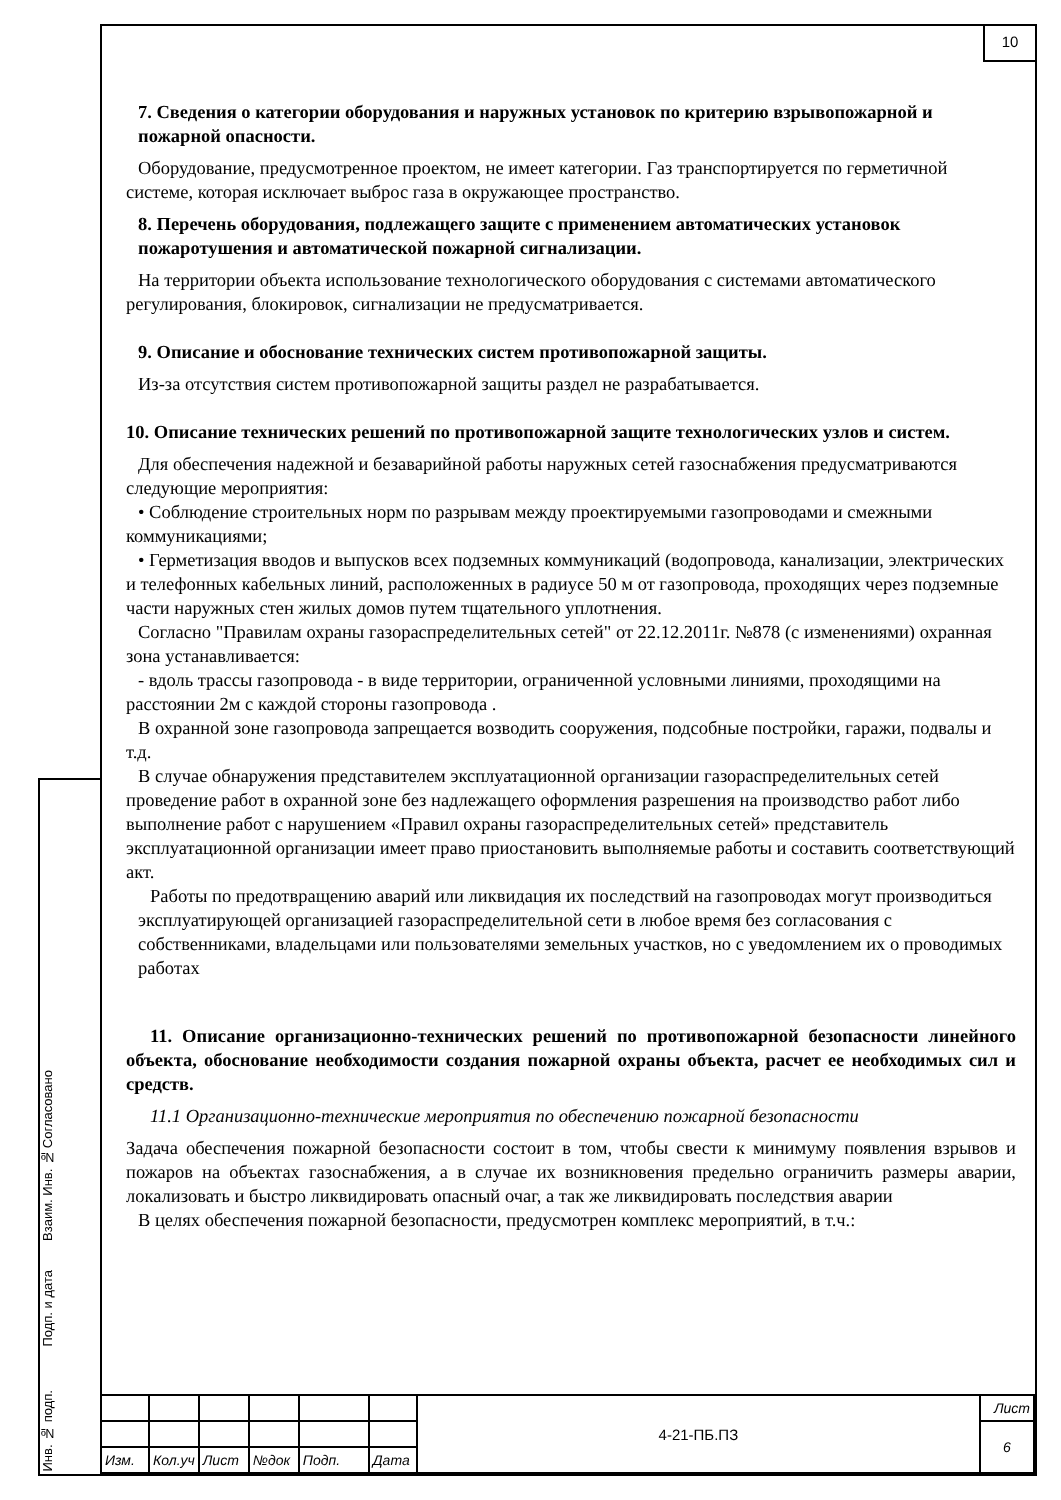10
Согласовано
Взаим. Инв. №
Подп. и дата
Инв. № подп.
7. Сведения о категории оборудования и наружных установок по критерию взрывопожарной и пожарной опасности.
Оборудование, предусмотренное проектом, не имеет категории. Газ транспортируется по герметичной системе, которая исключает выброс газа в окружающее пространство.
8. Перечень оборудования, подлежащего защите с применением автоматических установок пожаротушения и автоматической пожарной сигнализации.
На территории объекта использование технологического оборудования с системами автоматического регулирования, блокировок, сигнализации не предусматривается.
9. Описание и обоснование технических систем противопожарной защиты.
Из-за отсутствия систем противопожарной защиты раздел не разрабатывается.
10. Описание технических решений по противопожарной защите технологических узлов и систем.
Для обеспечения надежной и безаварийной работы наружных сетей газоснабжения предусматриваются следующие мероприятия:
• Соблюдение строительных норм по разрывам между проектируемыми газопроводами и смежными коммуникациями;
• Герметизация вводов и выпусков всех подземных коммуникаций (водопровода, канализации, электрических и телефонных кабельных линий, расположенных в радиусе 50 м от газопровода, проходящих через подземные части наружных стен жилых домов путем тщательного уплотнения.
Согласно "Правилам охраны газораспределительных сетей" от 22.12.2011г. №878 (с изменениями) охранная зона устанавливается:
- вдоль трассы газопровода - в виде территории, ограниченной условными линиями, проходящими на расстоянии 2м с каждой стороны газопровода .
В охранной зоне газопровода запрещается возводить сооружения, подсобные постройки, гаражи, подвалы и т.д.
В случае обнаружения представителем эксплуатационной организации газораспределительных сетей проведение работ в охранной зоне без надлежащего оформления разрешения на производство работ либо выполнение работ с нарушением «Правил охраны газораспределительных сетей» представитель эксплуатационной организации имеет право приостановить выполняемые работы и составить соответствующий акт.
Работы по предотвращению аварий или ликвидация их последствий на газопроводах могут производиться эксплуатирующей организацией газораспределительной сети в любое время без согласования с собственниками, владельцами или пользователями земельных участков, но с уведомлением их о проводимых работах
11. Описание организационно-технических решений по противопожарной безопасности линейного объекта, обоснование необходимости создания пожарной охраны объекта, расчет ее необходимых сил и средств.
11.1 Организационно-технические мероприятия по обеспечению пожарной безопасности
Задача обеспечения пожарной безопасности состоит в том, чтобы свести к минимуму появления взрывов и пожаров на объектах газоснабжения, а в случае их возникновения предельно ограничить размеры аварии, локализовать и быстро ликвидировать опасный очаг, а так же ликвидировать последствия аварии
В целях обеспечения пожарной безопасности, предусмотрен комплекс мероприятий, в т.ч.:
| | | | | | | 4-21-ПБ.ПЗ | Лист |
| | | | | | | | 6 |
| Изм. | Кол.уч | Лист | №док | Подп. | Дата | | |